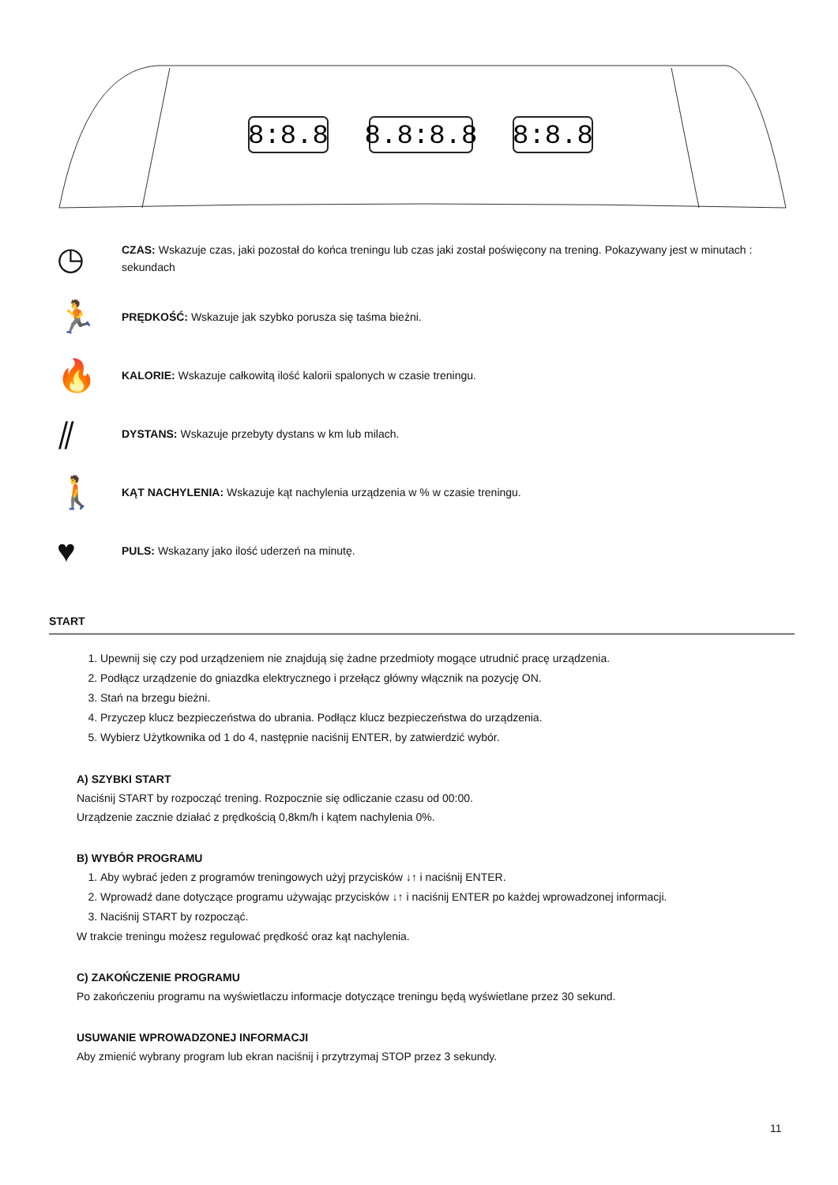8:8.8
8.8:8.8
8:8.8
◷
CZAS: Wskazuje czas, jaki pozostał do końca treningu lub czas jaki został poświęcony na trening. Pokazywany jest w minutach : sekundach
🏃
PRĘDKOŚĆ: Wskazuje jak szybko porusza się taśma bieżni.
🔥
KALORIE: Wskazuje całkowitą ilość kalorii spalonych w czasie treningu.
⫽
DYSTANS: Wskazuje przebyty dystans w km lub milach.
🚶
KĄT NACHYLENIA: Wskazuje kąt nachylenia urządzenia w % w czasie treningu.
♥
PULS: Wskazany jako ilość uderzeń na minutę.
START
1. Upewnij się czy pod urządzeniem nie znajdują się żadne przedmioty mogące utrudnić pracę urządzenia.
2. Podłącz urządzenie do gniazdka elektrycznego i przełącz główny włącznik na pozycję ON.
3. Stań na brzegu bieżni.
4. Przyczep klucz bezpieczeństwa do ubrania. Podłącz klucz bezpieczeństwa do urządzenia.
5. Wybierz Użytkownika od 1 do 4, następnie naciśnij ENTER, by zatwierdzić wybór.
A) SZYBKI START
Naciśnij START by rozpocząć trening. Rozpocznie się odliczanie czasu od 00:00.
Urządzenie zacznie działać z prędkością 0,8km/h i kątem nachylenia 0%.
B) WYBÓR PROGRAMU
1. Aby wybrać jeden z programów treningowych użyj przycisków ↓↑ i naciśnij ENTER.
2. Wprowadź dane dotyczące programu używając przycisków ↓↑ i naciśnij ENTER po każdej wprowadzonej informacji.
3. Naciśnij START by rozpocząć.
W trakcie treningu możesz regulować prędkość oraz kąt nachylenia.
C) ZAKOŃCZENIE PROGRAMU
Po zakończeniu programu na wyświetlaczu informacje dotyczące treningu będą wyświetlane przez 30 sekund.
USUWANIE WPROWADZONEJ INFORMACJI
Aby zmienić wybrany program lub ekran naciśnij i przytrzymaj STOP przez 3 sekundy.
11